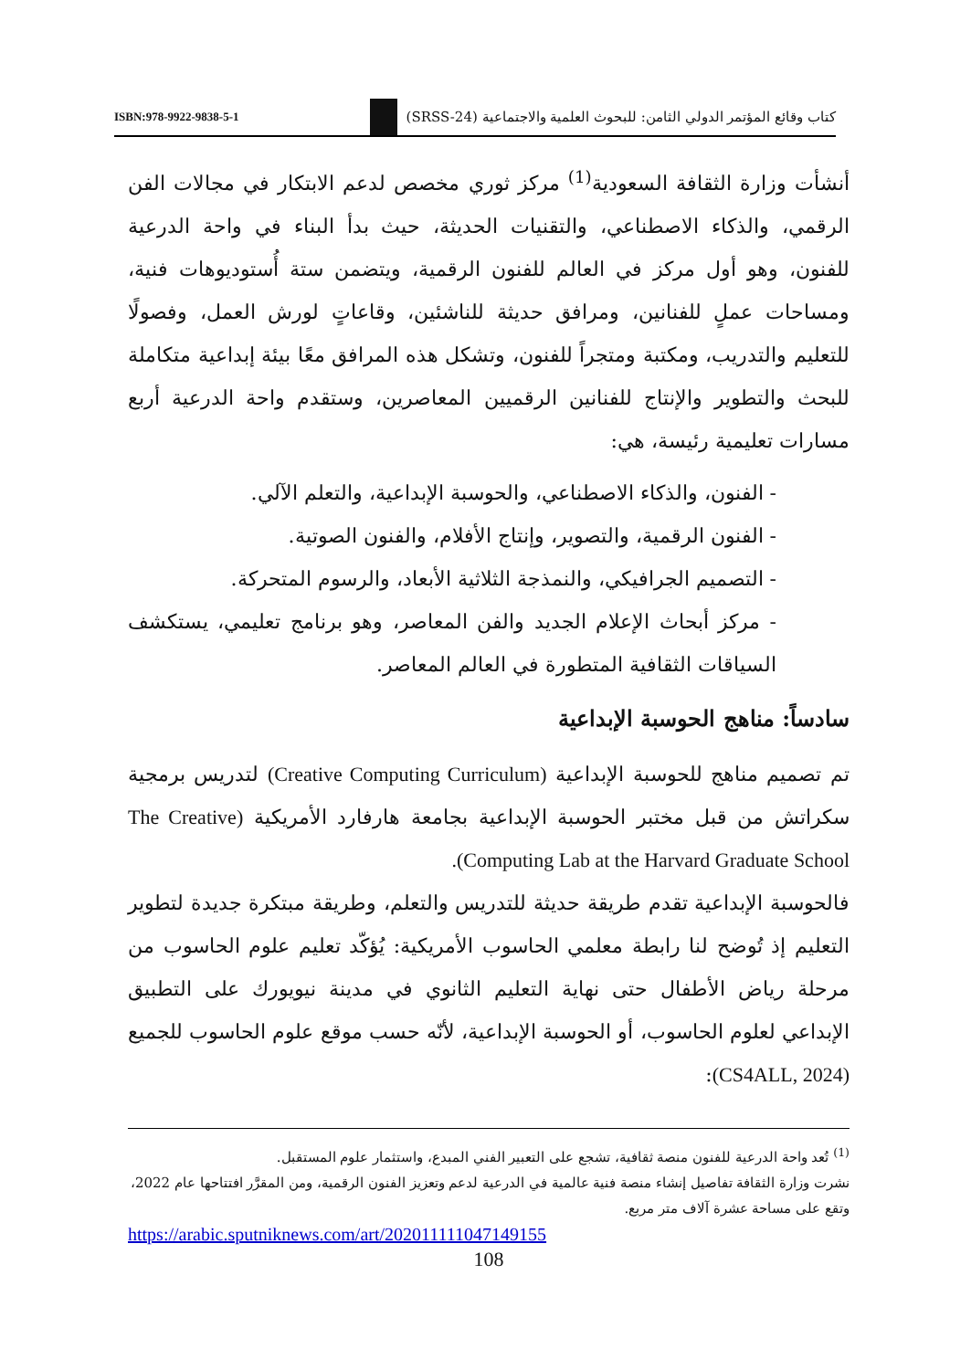ISBN:978-9922-9838-5-1 كتاب وقائع المؤتمر الدولي الثامن: للبحوث العلمية والاجتماعية (SRSS-24)
أنشأت وزارة الثقافة السعودية<sup>(1)</sup> مركز ثوري مخصص لدعم الابتكار في مجالات الفن الرقمي، والذكاء الاصطناعي، والتقنيات الحديثة، حيث بدأ البناء في واحة الدرعية للفنون، وهو أول مركز في العالم للفنون الرقمية، ويتضمن ستة أُستوديوهات فنية، ومساحات عملٍ للفنانين، ومرافق حديثة للناشئين، وقاعاتٍ لورش العمل، وفصولًا للتعليم والتدريب، ومكتبة ومتجراً للفنون، وتشكل هذه المرافق معًا بيئة إبداعية متكاملة للبحث والتطوير والإنتاج للفنانين الرقميين المعاصرين، وستقدم واحة الدرعية أربع مسارات تعليمية رئيسة، هي:
- الفنون، والذكاء الاصطناعي، والحوسبة الإبداعية، والتعلم الآلي.
- الفنون الرقمية، والتصوير، وإنتاج الأفلام، والفنون الصوتية.
- التصميم الجرافيكي، والنمذجة الثلاثية الأبعاد، والرسوم المتحركة.
- مركز أبحاث الإعلام الجديد والفن المعاصر، وهو برنامج تعليمي، يستكشف السياقات الثقافية المتطورة في العالم المعاصر.
سادساً: مناهج الحوسبة الإبداعية
تم تصميم مناهج للحوسبة الإبداعية (Creative Computing Curriculum) لتدريس برمجية سكراتش من قبل مختبر الحوسبة الإبداعية بجامعة هارفارد الأمريكية (The Creative Computing Lab at the Harvard Graduate School).
فالحوسبة الإبداعية تقدم طريقة حديثة للتدريس والتعلم، وطريقة مبتكرة جديدة لتطوير التعليم إذ تُوضح لنا رابطة معلمي الحاسوب الأمريكية: يُؤكّد تعليم علوم الحاسوب من مرحلة رياض الأطفال حتى نهاية التعليم الثانوي في مدينة نيويورك على التطبيق الإبداعي لعلوم الحاسوب، أو الحوسبة الإبداعية، لأنّه حسب موقع علوم الحاسوب للجميع (CS4ALL, 2024):
<sup>(1)</sup> تُعد واحة الدرعية للفنون منصة ثقافية، تشجع على التعبير الفني المبدع، واستثمار علوم المستقبل.
نشرت وزارة الثقافة تفاصيل إنشاء منصة فنية عالمية في الدرعية لدعم وتعزيز الفنون الرقمية، ومن المقرَّر افتتاحها عام 2022، وتقع على مساحة عشرة آلاف متر مربع.
https://arabic.sputniknews.com/art/202011111047149155
108